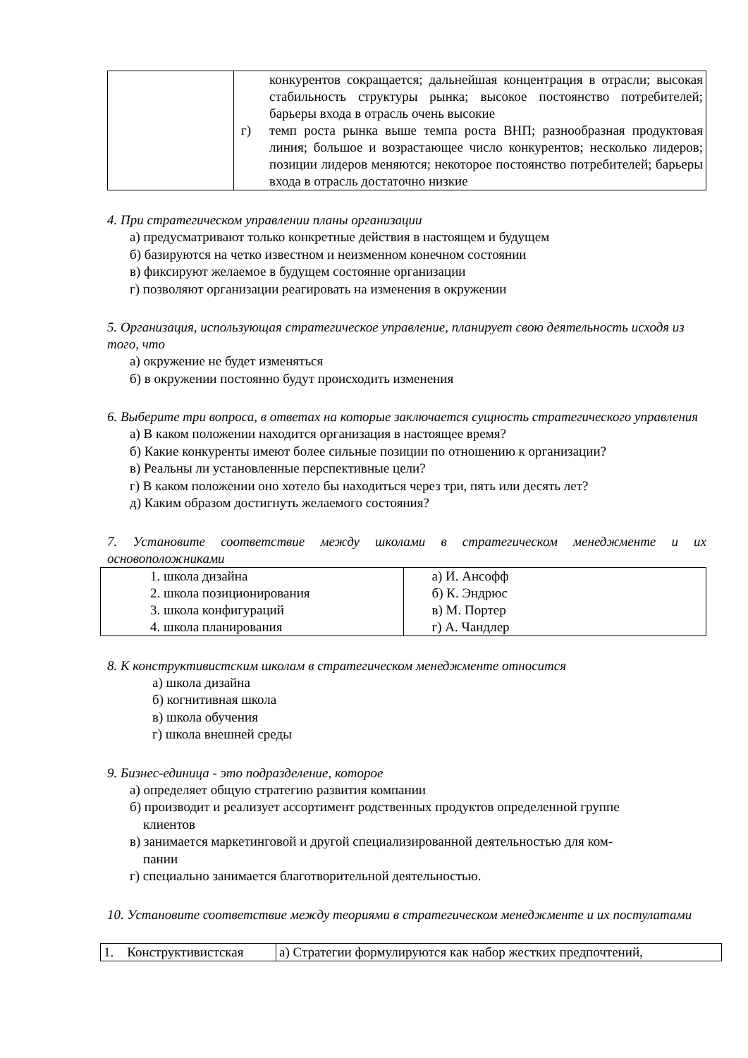| | конкурентов сокращается; дальнейшая концентрация в отрасли; высокая стабильность структуры рынка; высокое постоянство потребителей; барьеры входа в отрасль очень высокие г) темп роста рынка выше темпа роста ВНП; разнообразная продуктовая линия; большое и возрастающее число конкурентов; несколько лидеров; позиции лидеров меняются; некоторое постоянство потребителей; барьеры входа в отрасль достаточно низкие |
4. При стратегическом управлении планы организации
а) предусматривают только конкретные действия в настоящем и будущем
б) базируются на четко известном и неизменном конечном состоянии
в) фиксируют желаемое в будущем состояние организации
г) позволяют организации реагировать на изменения в окружении
5. Организация, использующая стратегическое управление, планирует свою деятельность исходя из того, что
а) окружение не будет изменяться
б) в окружении постоянно будут происходить изменения
6. Выберите три вопроса, в ответах на которые заключается сущность стратегического управления
а) В каком положении находится организация в настоящее время?
б) Какие конкуренты имеют более сильные позиции по отношению к организации?
в) Реальны ли установленные перспективные цели?
г) В каком положении оно хотело бы находиться через три, пять или десять лет?
д) Каким образом достигнуть желаемого состояния?
7. Установите соответствие между школами в стратегическом менеджменте и их основоположниками
| 1. школа дизайна 2. школа позиционирования 3. школа конфигураций 4. школа планирования | а) И. Ансофф б) К. Эндрюс в) М. Портер г) А. Чандлер |
8. К конструктивистским школам в стратегическом менеджменте относится
а) школа дизайна
б) когнитивная школа
в) школа обучения
г) школа внешней среды
9. Бизнес-единица - это подразделение, которое
а) определяет общую стратегию развития компании
б) производит и реализует ассортимент родственных продуктов определенной группе
клиентов
в) занимается маркетинговой и другой специализированной деятельностью для ком-
пании
г) специально занимается благотворительной деятельностью.
10. Установите соответствие между теориями в стратегическом менеджменте и их постулатами
| 1. Конструктивистская | а) Стратегии формулируются как набор жестких предпочтений, |